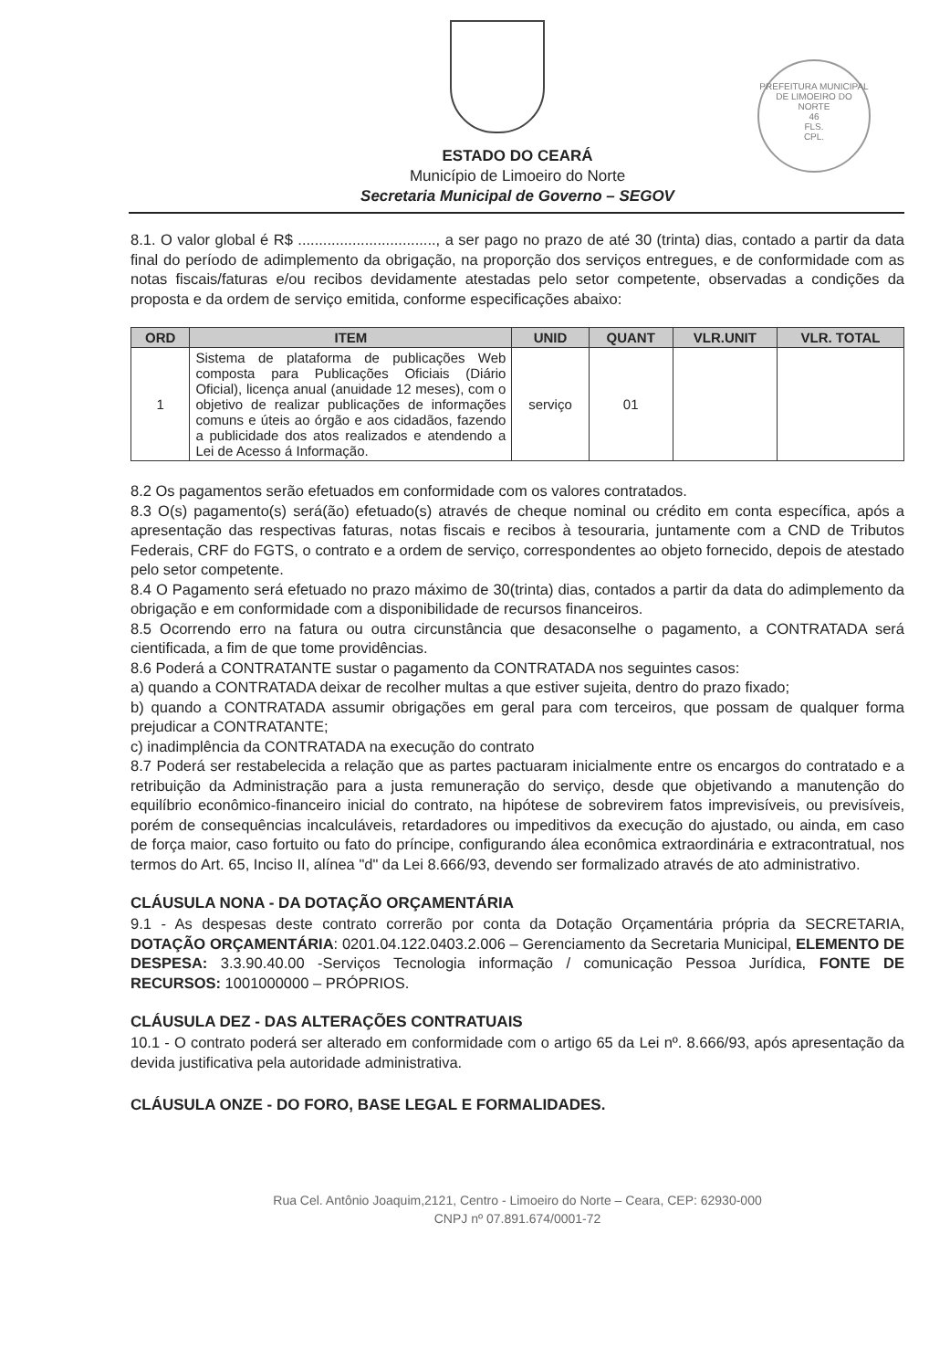PREFEITURA MUNICIPAL DE LIMOEIRO DO NORTE
46
FLS.
CPL.
ESTADO DO CEARÁ
Município de Limoeiro do Norte
Secretaria Municipal de Governo – SEGOV
8.1. O valor global é R$ ................................., a ser pago no prazo de até 30 (trinta) dias, contado a partir da data final do período de adimplemento da obrigação, na proporção dos serviços entregues, e de conformidade com as notas fiscais/faturas e/ou recibos devidamente atestadas pelo setor competente, observadas a condições da proposta e da ordem de serviço emitida, conforme especificações abaixo:
| ORD | ITEM | UNID | QUANT | VLR.UNIT | VLR. TOTAL |
| --- | --- | --- | --- | --- | --- |
| 1 | Sistema de plataforma de publicações Web composta para Publicações Oficiais (Diário Oficial), licença anual (anuidade 12 meses), com o objetivo de realizar publicações de informações comuns e úteis ao órgão e aos cidadãos, fazendo a publicidade dos atos realizados e atendendo a Lei de Acesso á Informação. | serviço | 01 | | |
8.2 Os pagamentos serão efetuados em conformidade com os valores contratados.
8.3 O(s) pagamento(s) será(ão) efetuado(s) através de cheque nominal ou crédito em conta específica, após a apresentação das respectivas faturas, notas fiscais e recibos à tesouraria, juntamente com a CND de Tributos Federais, CRF do FGTS, o contrato e a ordem de serviço, correspondentes ao objeto fornecido, depois de atestado pelo setor competente.
8.4 O Pagamento será efetuado no prazo máximo de 30(trinta) dias, contados a partir da data do adimplemento da obrigação e em conformidade com a disponibilidade de recursos financeiros.
8.5 Ocorrendo erro na fatura ou outra circunstância que desaconselhe o pagamento, a CONTRATADA será cientificada, a fim de que tome providências.
8.6 Poderá a CONTRATANTE sustar o pagamento da CONTRATADA nos seguintes casos:
a) quando a CONTRATADA deixar de recolher multas a que estiver sujeita, dentro do prazo fixado;
b) quando a CONTRATADA assumir obrigações em geral para com terceiros, que possam de qualquer forma prejudicar a CONTRATANTE;
c) inadimplência da CONTRATADA na execução do contrato
8.7 Poderá ser restabelecida a relação que as partes pactuaram inicialmente entre os encargos do contratado e a retribuição da Administração para a justa remuneração do serviço, desde que objetivando a manutenção do equilíbrio econômico-financeiro inicial do contrato, na hipótese de sobrevirem fatos imprevisíveis, ou previsíveis, porém de consequências incalculáveis, retardadores ou impeditivos da execução do ajustado, ou ainda, em caso de força maior, caso fortuito ou fato do príncipe, configurando álea econômica extraordinária e extracontratual, nos termos do Art. 65, Inciso II, alínea "d" da Lei 8.666/93, devendo ser formalizado através de ato administrativo.
CLÁUSULA NONA - DA DOTAÇÃO ORÇAMENTÁRIA
9.1 - As despesas deste contrato correrão por conta da Dotação Orçamentária própria da SECRETARIA, DOTAÇÃO ORÇAMENTÁRIA: 0201.04.122.0403.2.006 – Gerenciamento da Secretaria Municipal, ELEMENTO DE DESPESA: 3.3.90.40.00 -Serviços Tecnologia informação / comunicação Pessoa Jurídica, FONTE DE RECURSOS: 1001000000 – PRÓPRIOS.
CLÁUSULA DEZ - DAS ALTERAÇÕES CONTRATUAIS
10.1 - O contrato poderá ser alterado em conformidade com o artigo 65 da Lei nº. 8.666/93, após apresentação da devida justificativa pela autoridade administrativa.
CLÁUSULA ONZE - DO FORO, BASE LEGAL E FORMALIDADES.
Rua Cel. Antônio Joaquim,2121, Centro - Limoeiro do Norte – Ceara, CEP: 62930-000
CNPJ nº 07.891.674/0001-72